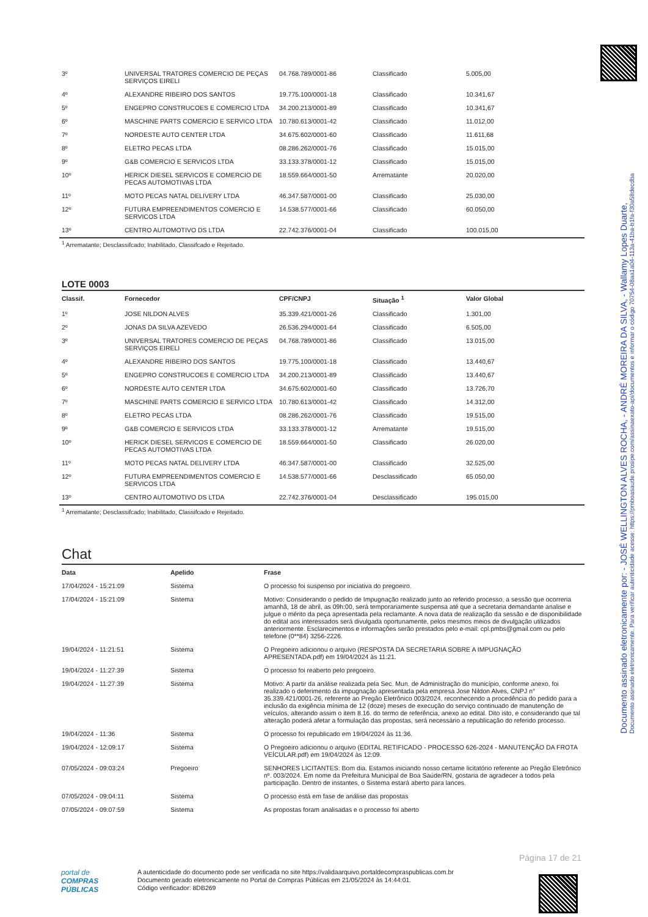Documento assinado eletronicamente por: - JOSÉ WELLINGTON ALVES ROCHA, - ANDRÉ MOREIRA DA SILVA, - Wallamy Lopes Duarte,
Documento assinado eletronicamente. Para verificar autenticidade acesse: https://pmboasaude.prosipe.com/assinaexato-api/documentos e informar o código 70754-08aa1a04-113a-41ba-b1fa-f30a58decdba
| 3º | UNIVERSAL TRATORES COMERCIO DE PEÇAS SERVIÇOS EIRELI | 04.768.789/0001-86 | Classificado | 5.005,00 |
| 4º | ALEXANDRE RIBEIRO DOS SANTOS | 19.775.100/0001-18 | Classificado | 10.341,67 |
| 5º | ENGEPRO CONSTRUCOES E COMERCIO LTDA | 34.200.213/0001-89 | Classificado | 10.341,67 |
| 6º | MASCHINE PARTS COMERCIO E SERVICO LTDA | 10.780.613/0001-42 | Classificado | 11.012,00 |
| 7º | NORDESTE AUTO CENTER LTDA | 34.675.602/0001-60 | Classificado | 11.611,68 |
| 8º | ELETRO PECAS LTDA | 08.286.262/0001-76 | Classificado | 15.015,00 |
| 9º | G&B COMERCIO E SERVICOS LTDA | 33.133.378/0001-12 | Classificado | 15.015,00 |
| 10º | HERICK DIESEL SERVICOS E COMERCIO DE PECAS AUTOMOTIVAS LTDA | 18.559.664/0001-50 | Arrematante | 20.020,00 |
| 11º | MOTO PECAS NATAL DELIVERY LTDA | 46.347.587/0001-00 | Classificado | 25.030,00 |
| 12º | FUTURA EMPREENDIMENTOS COMERCIO E SERVICOS LTDA | 14.538.577/0001-66 | Classificado | 60.050,00 |
| 13º | CENTRO AUTOMOTIVO DS LTDA | 22.742.376/0001-04 | Classificado | 100.015,00 |
<sup>1</sup> Arrematante; Desclassifcado; Inabilitado, Classifcado e Rejeitado.
LOTE 0003
| Classif. | Fornecedor | CPF/CNPJ | Situação <sup>1</sup> | Valor Global |
| --- | --- | --- | --- | --- |
| 1º | JOSE NILDON ALVES | 35.339.421/0001-26 | Classificado | 1.301,00 |
| 2º | JONAS DA SILVA AZEVEDO | 26.536.294/0001-64 | Classificado | 6.505,00 |
| 3º | UNIVERSAL TRATORES COMERCIO DE PEÇAS SERVIÇOS EIRELI | 04.768.789/0001-86 | Classificado | 13.015,00 |
| 4º | ALEXANDRE RIBEIRO DOS SANTOS | 19.775.100/0001-18 | Classificado | 13.440,67 |
| 5º | ENGEPRO CONSTRUCOES E COMERCIO LTDA | 34.200.213/0001-89 | Classificado | 13.440,67 |
| 6º | NORDESTE AUTO CENTER LTDA | 34.675.602/0001-60 | Classificado | 13.726,70 |
| 7º | MASCHINE PARTS COMERCIO E SERVICO LTDA | 10.780.613/0001-42 | Classificado | 14.312,00 |
| 8º | ELETRO PECAS LTDA | 08.286.262/0001-76 | Classificado | 19.515,00 |
| 9º | G&B COMERCIO E SERVICOS LTDA | 33.133.378/0001-12 | Arrematante | 19.515,00 |
| 10º | HERICK DIESEL SERVICOS E COMERCIO DE PECAS AUTOMOTIVAS LTDA | 18.559.664/0001-50 | Classificado | 26.020,00 |
| 11º | MOTO PECAS NATAL DELIVERY LTDA | 46.347.587/0001-00 | Classificado | 32.525,00 |
| 12º | FUTURA EMPREENDIMENTOS COMERCIO E SERVICOS LTDA | 14.538.577/0001-66 | Desclassificado | 65.050,00 |
| 13º | CENTRO AUTOMOTIVO DS LTDA | 22.742.376/0001-04 | Desclassificado | 195.015,00 |
<sup>1</sup> Arrematante; Desclassifcado; Inabilitado, Classifcado e Rejeitado.
Chat
| Data | Apelido | Frase |
| --- | --- | --- |
| 17/04/2024 - 15:21:09 | Sistema | O processo foi suspenso por iniciativa do pregoeiro. |
| 17/04/2024 - 15:21:09 | Sistema | Motivo: Considerando o pedido de Impugnação realizado junto ao referido processo, a sessão que ocorreria amanhã, 18 de abril, as 09h:00, será temporariamente suspensa até que a secretaria demandante analise e julgue o mérito da peça apresentada pela reclamante. A nova data de realização da sessão e de disponibilidade do edital aos interessados será divulgada oportunamente, pelos mesmos meios de divulgação utilizados anteriormente. Esclarecimentos e informações serão prestados pelo e-mail: cpl.pmbs@gmail.com ou pelo telefone (0**84) 3256-2226. |
| 19/04/2024 - 11:21:51 | Sistema | O Pregoeiro adicionou o arquivo (RESPOSTA DA SECRETARIA SOBRE A IMPUGNAÇÃO APRESENTADA.pdf) em 19/04/2024 às 11:21. |
| 19/04/2024 - 11:27:39 | Sistema | O processo foi reaberto pelo pregoeiro. |
| 19/04/2024 - 11:27:39 | Sistema | Motivo: A partir da análise realizada pela Sec. Mun. de Administração do município, conforme anexo, foi realizado o deferimento da impugnação apresentada pela empresa Jose Nildon Alves, CNPJ n° 35.339.421/0001-26, referente ao Pregão Eletrônico 003/2024, reconhecendo a procedência do pedido para a inclusão da exigência mínima de 12 (doze) meses de execução do serviço continuado de manutenção de veículos, alterando assim o item 8.16. do termo de referência, anexo ao edital. Dito isto, e considerando que tal alteração poderá afetar a formulação das propostas, será necessário a republicação do referido processo. |
| 19/04/2024 - 11:36 | Sistema | O processo foi republicado em 19/04/2024 às 11:36. |
| 19/04/2024 - 12:09:17 | Sistema | O Pregoeiro adicionou o arquivo (EDITAL RETIFICADO - PROCESSO 626-2024 - MANUTENÇÃO DA FROTA VEÍCULAR.pdf) em 19/04/2024 às 12:09. |
| 07/05/2024 - 09:03:24 | Pregoeiro | SENHORES LICITANTES: Bom dia. Estamos iniciando nosso certame licitatório referente ao Pregão Eletrônico nº. 003/2024. Em nome da Prefeitura Municipal de Boa Saúde/RN, gostaria de agradecer a todos pela participação. Dentro de instantes, o Sistema estará aberto para lances. |
| 07/05/2024 - 09:04:11 | Sistema | O processo está em fase de análise das propostas |
| 07/05/2024 - 09:07:59 | Sistema | As propostas foram analisadas e o processo foi aberto |
Página 17 de 21
portal de
COMPRAS
PÚBLICAS
A autenticidade do documento pode ser verificada no site https://validaarquivo.portaldecompraspublicas.com.br
Documento gerado eletronicamente no Portal de Compras Públicas em 21/05/2024 às 14:44:01.
Código verificador: 8DB269